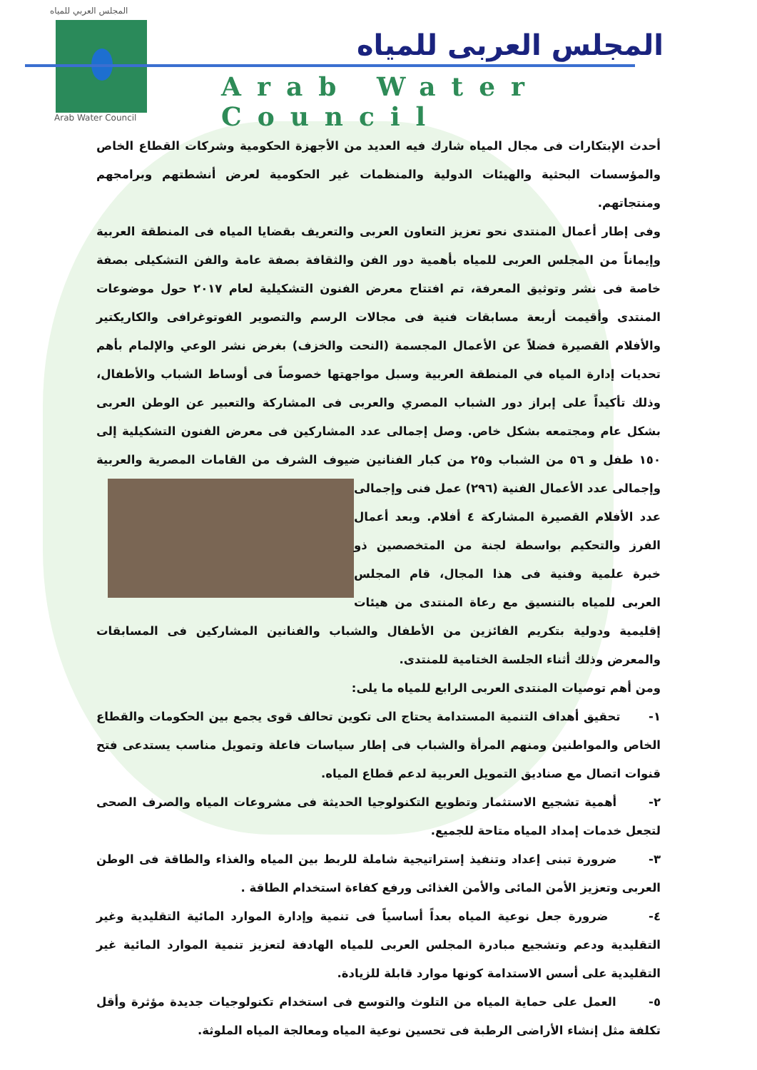المجلس العربي للمياه
Arab Water Council
المجلس العربى للمياه
Arab Water Council
أحدث الإبتكارات فى مجال المياه شارك فيه العديد من الأجهزة الحكومية وشركات القطاع الخاص والمؤسسات البحثية والهيئات الدولية والمنظمات غير الحكومية لعرض أنشطتهم وبرامجهم ومنتجاتهم.
وفى إطار أعمال المنتدى نحو تعزيز التعاون العربى والتعريف بقضايا المياه فى المنطقة العربية وإيماناً من المجلس العربى للمياه بأهمية دور الفن والثقافة بصفة عامة والفن التشكيلى بصفة خاصة فى نشر وتوثيق المعرفة، تم افتتاح معرض الفنون التشكيلية لعام ٢٠١٧ حول موضوعات المنتدى وأقيمت أربعة مسابقات فنية فى مجالات الرسم والتصوير الفوتوغرافى والكاريكتير والأفلام القصيرة فضلاً عن الأعمال المجسمة (النحت والخزف) بغرض نشر الوعي والإلمام بأهم تحديات إدارة المياه في المنطقة العربية وسبل مواجهتها خصوصاً فى أوساط الشباب والأطفال، وذلك تأكيداً على إبراز دور الشباب المصري والعربى فى المشاركة والتعبير عن الوطن العربى بشكل عام ومجتمعه بشكل خاص. وصل إجمالى عدد المشاركين فى معرض الفنون التشكيلية إلى ١٥٠ طفل و ٥٦ من الشباب و٢٥ من كبار الفنانين ضيوف الشرف من القامات المصرية والعربية وإجمالى عدد الأعمال الفنية (٢٩٦) عمل فنى وإجمالى عدد الأفلام القصيرة المشاركة ٤ أفلام. وبعد أعمال الفرز والتحكيم بواسطة لجنة من المتخصصين ذو خبرة علمية وفنية فى هذا المجال، قام المجلس العربى للمياه بالتنسيق مع رعاة المنتدى من هيئات إقليمية ودولية بتكريم الفائزين من الأطفال والشباب والفنانين المشاركين فى المسابقات والمعرض وذلك أثناء الجلسة الختامية للمنتدى.
ومن أهم توصيات المنتدى العربى الرابع للمياه ما يلى:
١- تحقيق أهداف التنمية المستدامة يحتاج الى تكوين تحالف قوى يجمع بين الحكومات والقطاع الخاص والمواطنين ومنهم المرأة والشباب فى إطار سياسات فاعلة وتمويل مناسب يستدعى فتح قنوات اتصال مع صناديق التمويل العربية لدعم قطاع المياه.
٢- أهمية تشجيع الاستثمار وتطويع التكنولوجيا الحديثة فى مشروعات المياه والصرف الصحى لتجعل خدمات إمداد المياه متاحة للجميع.
٣- ضرورة تبنى إعداد وتنفيذ إستراتيجية شاملة للربط بين المياه والغذاء والطاقة فى الوطن العربى وتعزيز الأمن المائى والأمن الغذائى ورفع كفاءة استخدام الطاقة .
٤- ضرورة جعل نوعية المياه بعداً أساسياً فى تنمية وإدارة الموارد المائية التقليدية وغير التقليدية ودعم وتشجيع مبادرة المجلس العربى للمياه الهادفة لتعزيز تنمية الموارد المائية غير التقليدية على أسس الاستدامة كونها موارد قابلة للزيادة.
٥- العمل على حماية المياه من التلوث والتوسع فى استخدام تكنولوجيات جديدة مؤثرة وأقل تكلفة مثل إنشاء الأراضى الرطبة فى تحسين نوعية المياه ومعالجة المياه الملوثة.